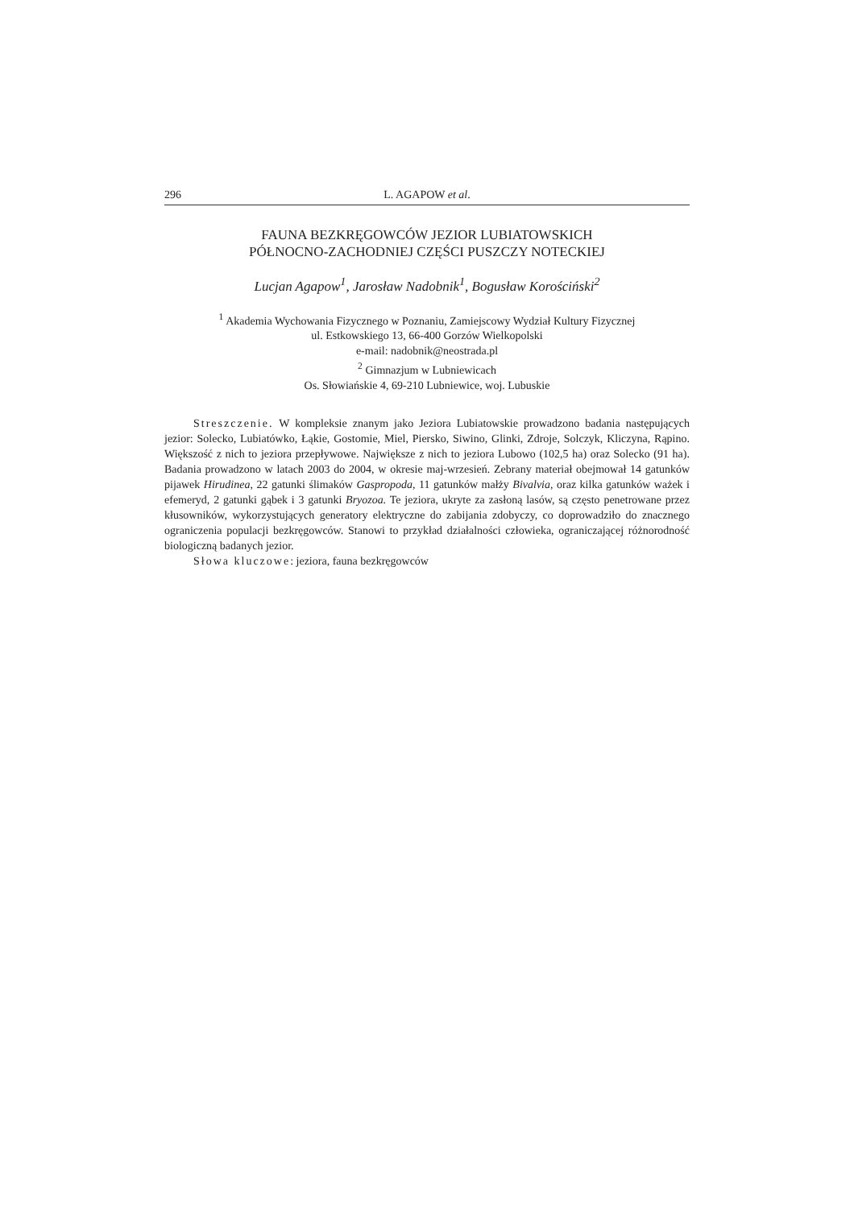296 L. AGAPOW et al.
FAUNA BEZKRĘGOWCÓW JEZIOR LUBIATOWSKICH
PÓŁNOCNO-ZACHODNIEJ CZĘŚCI PUSZCZY NOTECKIEJ
Lucjan Agapow<sup>1</sup>, Jarosław Nadobnik<sup>1</sup>, Bogusław Korościński<sup>2</sup>
<sup>1</sup> Akademia Wychowania Fizycznego w Poznaniu, Zamiejscowy Wydział Kultury Fizycznej
ul. Estkowskiego 13, 66-400 Gorzów Wielkopolski
e-mail: nadobnik@neostrada.pl
<sup>2</sup> Gimnazjum w Lubniewicach
Os. Słowiańskie 4, 69-210 Lubniewice, woj. Lubuskie
Streszczenie. W kompleksie znanym jako Jeziora Lubiatowskie prowadzono badania następujących jezior: Solecko, Lubiatówko, Łąkie, Gostomie, Miel, Piersko, Siwino, Glinki, Zdroje, Solczyk, Kliczyna, Rąpino. Większość z nich to jeziora przepływowe. Największe z nich to jeziora Lubowo (102,5 ha) oraz Solecko (91 ha). Badania prowadzono w latach 2003 do 2004, w okresie maj-wrzesień. Zebrany materiał obejmował 14 gatunków pijawek Hirudinea, 22 gatunki ślimaków Gaspropoda, 11 gatunków małży Bivalvia, oraz kilka gatunków ważek i efemeryd, 2 gatunki gąbek i 3 gatunki Bryozoa. Te jeziora, ukryte za zasłoną lasów, są często penetrowane przez kłusowników, wykorzystujących generatory elektryczne do zabijania zdobyczy, co doprowadziło do znacznego ograniczenia populacji bezkręgowców. Stanowi to przykład działalności człowieka, ograniczającej różnorodność biologiczną badanych jezior.
Słowa kluczowe: jeziora, fauna bezkręgowców